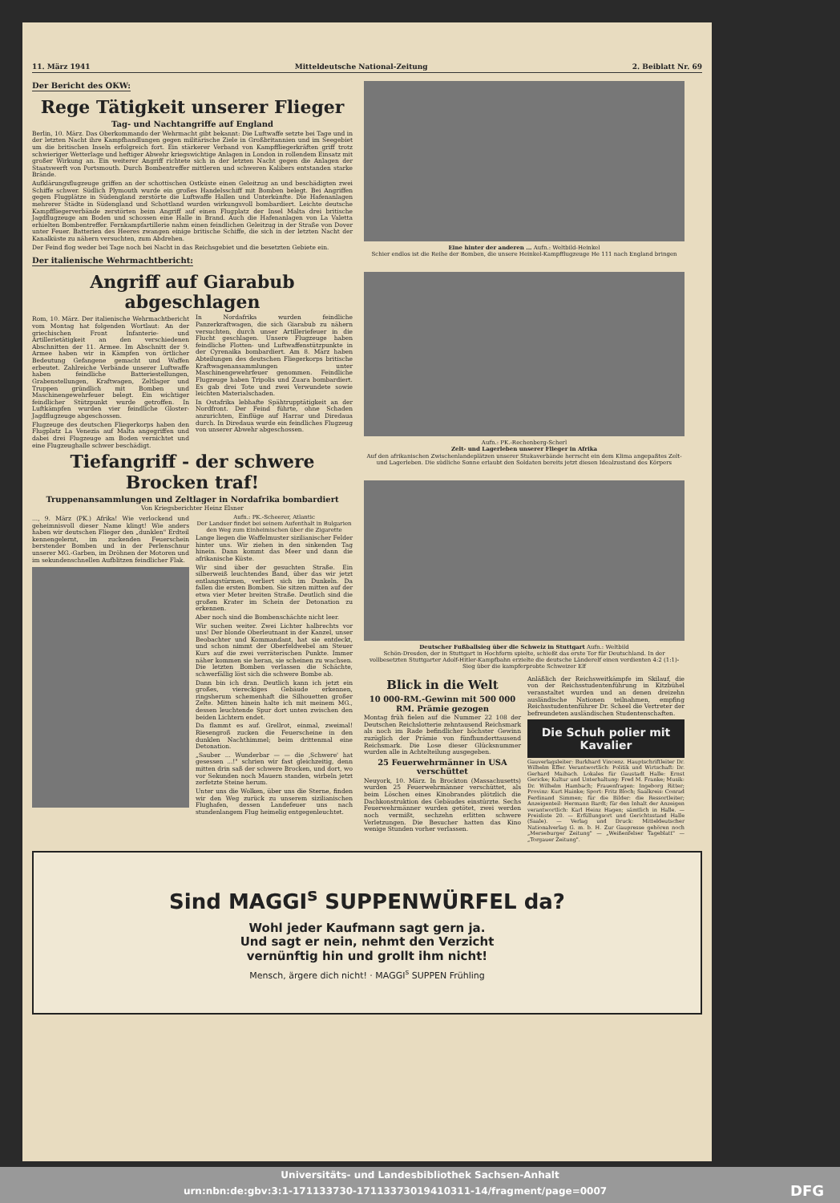11. März 1941 Mitteldeutsche National-Zeitung 2. Beiblatt Nr. 69
Der Bericht des OKW:
Rege Tätigkeit unserer Flieger
Tag- und Nachtangriffe auf England
Berlin, 10. März. Das Oberkommando der Wehrmacht gibt bekannt: Die Luftwaffe setzte bei Tage und in der letzten Nacht ihre Kampfhandlungen gegen militärische Ziele in Großbritannien und im Seegebiet um die britischen Inseln erfolgreich fort. Ein stärkerer Verband von Kampffliegerkräften griff trotz schwieriger Wetterlage und heftiger Abwehr kriegswichtige Anlagen in London in rollendem Einsatz mit großer Wirkung an. Ein weiterer Angriff richtete sich in der letzten Nacht gegen die Anlagen der Staatswerft von Portsmouth. Durch Bombentreffer mittleren und schweren Kalibers entstanden starke Brände.
Aufklärungsflugzeuge griffen an der schottischen Ostküste einen Geleitzug an und beschädigten zwei Schiffe schwer. Südlich Plymouth wurde ein großes Handelsschiff mit Bomben belegt. Bei Angriffen gegen Flugplätze in Südengland zerstörte die Luftwaffe Hallen und Unterkünfte. Die Hafenanlagen mehrerer Städte in Südengland und Schottland wurden wirkungsvoll bombardiert. Leichte deutsche Kampffliegerverbände zerstörten beim Angriff auf einen Flugplatz der Insel Malta drei britische Jagdflugzeuge am Boden und schossen eine Halle in Brand. Auch die Hafenanlagen von La Valetta erhielten Bombentreffer. Fernkampfartillerie nahm einen feindlichen Geleitzug in der Straße von Dover unter Feuer. Batterien des Heeres zwangen einige britische Schiffe, die sich in der letzten Nacht der Kanalküste zu nähern versuchten, zum Abdrehen.
Der Feind flog weder bei Tage noch bei Nacht in das Reichsgebiet und die besetzten Gebiete ein.
Der italienische Wehrmachtbericht:
Angriff auf Giarabub abgeschlagen
Rom, 10. März. Der italienische Wehrmachtbericht vom Montag hat folgenden Wortlaut: An der griechischen Front Infanterie- und Artillerietätigkeit an den verschiedenen Abschnitten der 11. Armee. Im Abschnitt der 9. Armee haben wir in Kämpfen von örtlicher Bedeutung Gefangene gemacht und Waffen erbeutet. Zahlreiche Verbände unserer Luftwaffe haben feindliche Batteriestellungen, Grabenstellungen, Kraftwagen, Zeltlager und Truppen gründlich mit Bomben und Maschinengewehrfeuer belegt. Ein wichtiger feindlicher Stützpunkt wurde getroffen. In Luftkämpfen wurden vier feindliche Gloster-Jagdflugzeuge abgeschossen.
Flugzeuge des deutschen Fliegerkorps haben den Flugplatz La Venezia auf Malta angegriffen und dabei drei Flugzeuge am Boden vernichtet und eine Flugzeughalle schwer beschädigt.
In Nordafrika wurden feindliche Panzerkraftwagen, die sich Giarabub zu nähern versuchten, durch unser Artilleriefeuer in die Flucht geschlagen. Unsere Flugzeuge haben feindliche Flotten- und Luftwaffenstützpunkte in der Cyrenaika bombardiert. Am 8. März haben Abteilungen des deutschen Fliegerkorps britische Kraftwagenansammlungen unter Maschinengewehrfeuer genommen. Feindliche Flugzeuge haben Tripolis und Zuara bombardiert. Es gab drei Tote und zwei Verwundete sowie leichten Materialschaden.
In Ostafrika lebhafte Spähtrupptätigkeit an der Nordfront. Der Feind führte, ohne Schaden anzurichten, Einflüge auf Harrar und Diredaua durch. In Diredaua wurde ein feindliches Flugzeug von unserer Abwehr abgeschossen.
Tiefangriff - der schwere Brocken traf!
Truppenansammlungen und Zeltlager in Nordafrika bombardiert
Von Kriegsberichter Heinz Elsner
..., 9. März (PK.) Afrika! Wie verlockend und geheimnisvoll dieser Name klingt! Wie anders haben wir deutschen Flieger den „dunklen" Erdteil kennengelernt, im zuckenden Feuerschein berstender Bomben und in der Perlenschnur unserer MG.-Garben, im Dröhnen der Motoren und im sekundenschnellen Aufblitzen feindlicher Flak.
Aufn.: PK.-Scheerer, Atlantic
Der Landser findet bei seinem Aufenthalt in Bulgarien den Weg zum Einheimischen über die Zigarette
Lange liegen die Waffelmuster sizilianischer Felder hinter uns. Wir ziehen in den sinkenden Tag hinein. Dann kommt das Meer und dann die afrikanische Küste.
Wir sind über der gesuchten Straße. Ein silberweiß leuchtendes Band, über das wir jetzt entlangstürmen, verliert sich im Dunkeln. Da fallen die ersten Bomben. Sie sitzen mitten auf der etwa vier Meter breiten Straße. Deutlich sind die großen Krater im Schein der Detonation zu erkennen.
Aber noch sind die Bombenschächte nicht leer.
Wir suchen weiter. Zwei Lichter halbrechts vor uns! Der blonde Oberleutnant in der Kanzel, unser Beobachter und Kommandant, hat sie entdeckt, und schon nimmt der Oberfeldwebel am Steuer Kurs auf die zwei verräterischen Punkte. Immer näher kommen sie heran, sie scheinen zu wachsen. Die letzten Bomben verlassen die Schächte, schwerfällig löst sich die schwere Bombe ab.
Dann bin ich dran. Deutlich kann ich jetzt ein großes, viereckiges Gebäude erkennen, ringsherum schemenhaft die Silhouetten großer Zelte. Mitten hinein halte ich mit meinem MG., dessen leuchtende Spur dort unten zwischen den beiden Lichtern endet.
Da flammt es auf. Grellrot, einmal, zweimal! Riesengroß zucken die Feuerscheine in den dunklen Nachthimmel; beim drittenmal eine Detonation.
„Sauber ... Wunderbar — — die ‚Schwere' hat gesessen ...!" schrien wir fast gleichzeitig, denn mitten drin saß der schwere Brocken, und dort, wo vor Sekunden noch Mauern standen, wirbeln jetzt zerfetzte Steine herum.
Unter uns die Wolken, über uns die Sterne, finden wir den Weg zurück zu unserem sizilianischen Flughafen, dessen Landefeuer uns nach stundenlangem Flug heimelig entgegenleuchtet.
Eine hinter der anderen ... Aufn.: Weltbild-Heinkel
Schier endlos ist die Reihe der Bomben, die unsere Heinkel-Kampfflugzeuge He 111 nach England bringen
Aufn.: PK.-Rechenberg-Scherl
Zelt- und Lagerleben unserer Flieger in Afrika
Auf den afrikanischen Zwischenlandeplätzen unserer Stukaverbände herrscht ein dem Klima angepaßtes Zelt- und Lagerleben. Die südliche Sonne erlaubt den Soldaten bereits jetzt diesen Idealzustand des Körpers
Deutscher Fußballsieg über die Schweiz in Stuttgart Aufn.: Weltbild
Schön-Dresden, der in Stuttgart in Hochform spielte, schießt das erste Tor für Deutschland. In der vollbesetzten Stuttgarter Adolf-Hitler-Kampfbahn erzielte die deutsche Länderelf einen verdienten 4:2 (1:1)-Sieg über die kampferprobte Schweizer Elf
Blick in die Welt
10 000-RM.-Gewinn mit 500 000 RM. Prämie gezogen
Montag früh fielen auf die Nummer 22 108 der Deutschen Reichslotterie zehntausend Reichsmark als noch im Rade befindlicher höchster Gewinn zuzüglich der Prämie von fünfhunderttausend Reichsmark. Die Lose dieser Glücksnummer wurden alle in Achtelteilung ausgegeben.
25 Feuerwehrmänner in USA verschüttet
Neuyork, 10. März. In Brockton (Massachusetts) wurden 25 Feuerwehrmänner verschüttet, als beim Löschen eines Kinobrandes plötzlich die Dachkonstruktion des Gebäudes einstürzte. Sechs Feuerwehrmänner wurden getötet, zwei werden noch vermißt, sechzehn erlitten schwere Verletzungen. Die Besucher hatten das Kino wenige Stunden vorher verlassen.
Anläßlich der Reichsweitkämpfe im Skilauf, die von der Reichsstudentenführung in Kitzbühel veranstaltet wurden und an denen dreizehn ausländische Nationen teilnahmen, empfing Reichsstudentenführer Dr. Scheel die Vertreter der befreundeten ausländischen Studentenschaften.
Die Schuh polier mit Kavalier
Gauverlagsleiter: Burkhard Vincenz. Hauptschriftleiter Dr. Wilhelm Effer. Verantwortlich: Politik und Wirtschaft: Dr. Gerhard Maibach. Lokales für Gaustadt Halle: Ernst Gericke; Kultur und Unterhaltung: Fred M. Franke; Musik: Dr. Wilhelm Hambach; Frauenfragen: Ingeborg Ritter; Provinz: Kurt Hainke; Sport: Fritz Bloch; Saalkreis: Conrad Ferdinand Simmen; für die Bilder: die Ressortleiter; Anzeigenteil: Hermann Bardt; für den Inhalt der Anzeigen verantwortlich: Karl Heinz Hagen; sämtlich in Halle. — Preisliste 20. — Erfüllungsort und Gerichtsstand Halle (Saale). — Verlag und Druck: Mitteldeutscher Nationalverlag G. m. b. H. Zur Gaupresse gehören noch „Merseburger Zeitung" — „Weißenfelser Tageblatt" — „Torgauer Zeitung".
Sind MAGGI<sup>s</sup> SUPPENWÜRFEL da?
Wohl jeder Kaufmann sagt gern ja.
Und sagt er nein, nehmt den Verzicht
vernünftig hin und grollt ihm nicht!
Mensch, ärgere dich nicht! · MAGGI<sup>s</sup> SUPPEN Frühling
Universitäts- und Landesbibliothek Sachsen-Anhalt
urn:nbn:de:gbv:3:1-171133730-17113373019410311-14/fragment/page=0007 DFG